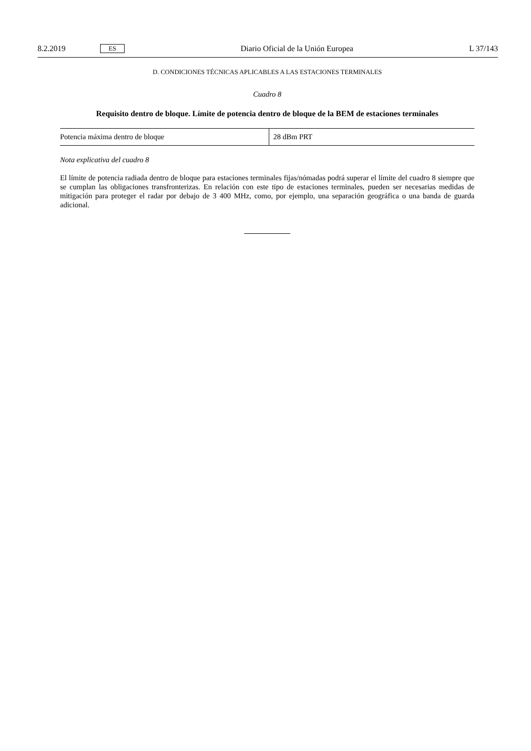8.2.2019 ES Diario Oficial de la Unión Europea L 37/143
D. CONDICIONES TÉCNICAS APLICABLES A LAS ESTACIONES TERMINALES
Cuadro 8
Requisito dentro de bloque. Límite de potencia dentro de bloque de la BEM de estaciones terminales
| Potencia máxima dentro de bloque | 28 dBm PRT |
Nota explicativa del cuadro 8
El límite de potencia radiada dentro de bloque para estaciones terminales fijas/nómadas podrá superar el límite del cuadro 8 siempre que se cumplan las obligaciones transfronterizas. En relación con este tipo de estaciones terminales, pueden ser necesarias medidas de mitigación para proteger el radar por debajo de 3 400 MHz, como, por ejemplo, una separación geográfica o una banda de guarda adicional.